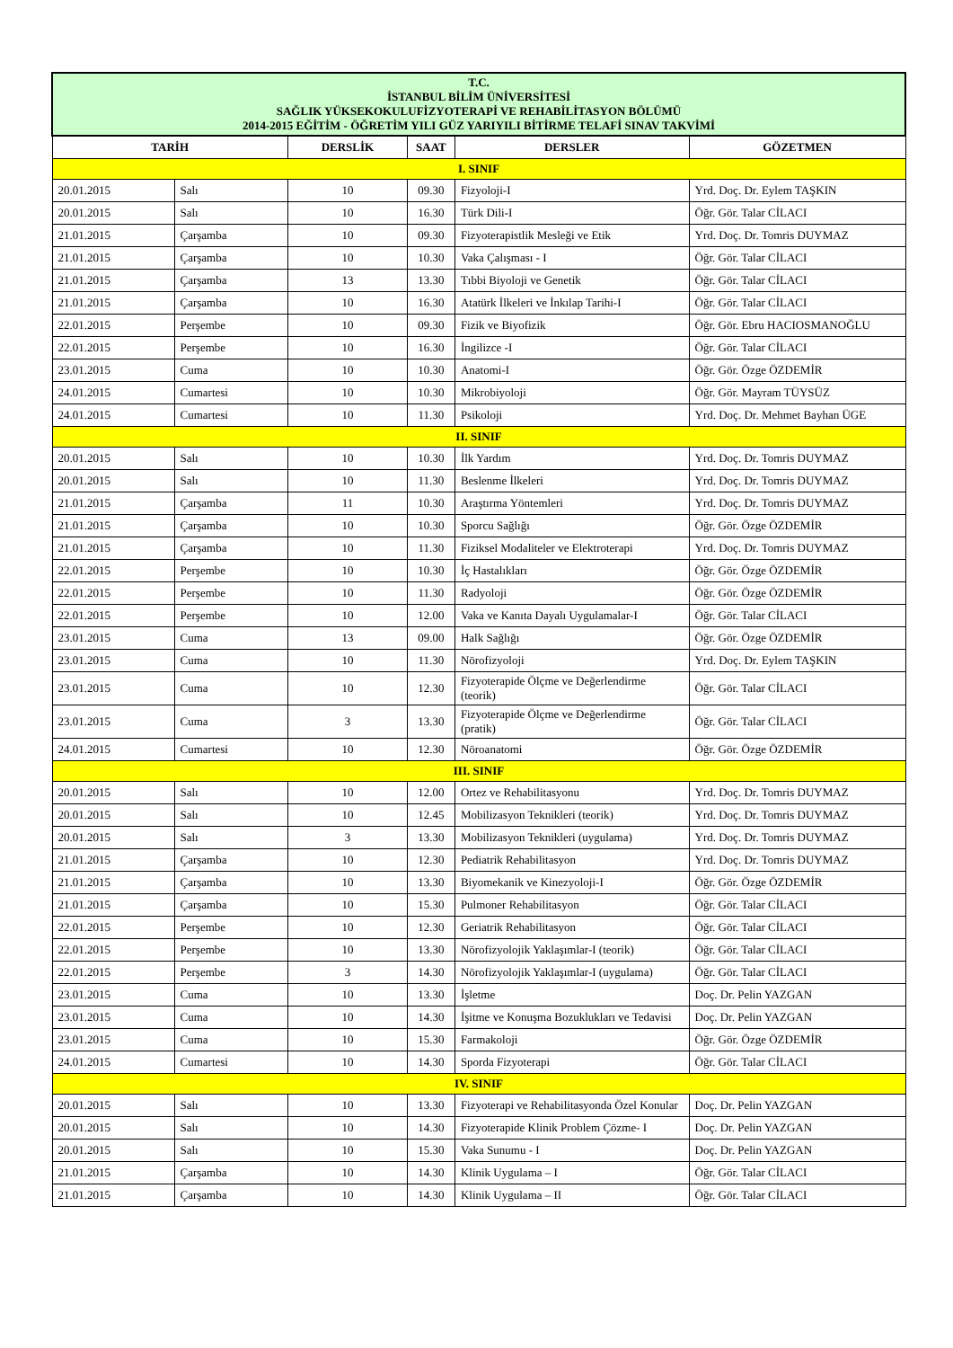| T.C. İSTANBUL BİLİM ÜNİVERSİTESİ SAĞLIK YÜKSEKOKULUFİZYOTERAPİ VE REHABİLİTASYON BÖLÜMÜ 2014-2015 EĞİTİM - ÖĞRETİM YILI GÜZ YARIYILI BİTİRME TELAFİ SINAV TAKVİMİ | | | | | |
| TARİH | | DERSLİK | SAAT | DERSLER | GÖZETMEN |
| I. SINIF | | | | | |
| 20.01.2015 | Salı | 10 | 09.30 | Fizyoloji-I | Yrd. Doç. Dr. Eylem TAŞKIN |
| 20.01.2015 | Salı | 10 | 16.30 | Türk Dili-I | Öğr. Gör. Talar CİLACI |
| 21.01.2015 | Çarşamba | 10 | 09.30 | Fizyoterapistlik Mesleği ve Etik | Yrd. Doç. Dr. Tomris DUYMAZ |
| 21.01.2015 | Çarşamba | 10 | 10.30 | Vaka Çalışması - I | Öğr. Gör. Talar CİLACI |
| 21.01.2015 | Çarşamba | 13 | 13.30 | Tıbbi Biyoloji ve Genetik | Öğr. Gör. Talar CİLACI |
| 21.01.2015 | Çarşamba | 10 | 16.30 | Atatürk İlkeleri ve İnkılap Tarihi-I | Öğr. Gör. Talar CİLACI |
| 22.01.2015 | Perşembe | 10 | 09.30 | Fizik ve Biyofizik | Öğr. Gör. Ebru HACIOSMANOĞLU |
| 22.01.2015 | Perşembe | 10 | 16.30 | İngilizce -I | Öğr. Gör. Talar CİLACI |
| 23.01.2015 | Cuma | 10 | 10.30 | Anatomi-I | Öğr. Gör. Özge ÖZDEMİR |
| 24.01.2015 | Cumartesi | 10 | 10.30 | Mikrobiyoloji | Öğr. Gör. Mayram TÜYSÜZ |
| 24.01.2015 | Cumartesi | 10 | 11.30 | Psikoloji | Yrd. Doç. Dr. Mehmet Bayhan ÜGE |
| II. SINIF | | | | | |
| 20.01.2015 | Salı | 10 | 10.30 | İlk Yardım | Yrd. Doç. Dr. Tomris DUYMAZ |
| 20.01.2015 | Salı | 10 | 11.30 | Beslenme İlkeleri | Yrd. Doç. Dr. Tomris DUYMAZ |
| 21.01.2015 | Çarşamba | 11 | 10.30 | Araştırma Yöntemleri | Yrd. Doç. Dr. Tomris DUYMAZ |
| 21.01.2015 | Çarşamba | 10 | 10.30 | Sporcu Sağlığı | Öğr. Gör. Özge ÖZDEMİR |
| 21.01.2015 | Çarşamba | 10 | 11.30 | Fiziksel Modaliteler ve Elektroterapi | Yrd. Doç. Dr. Tomris DUYMAZ |
| 22.01.2015 | Perşembe | 10 | 10.30 | İç Hastalıkları | Öğr. Gör. Özge ÖZDEMİR |
| 22.01.2015 | Perşembe | 10 | 11.30 | Radyoloji | Öğr. Gör. Özge ÖZDEMİR |
| 22.01.2015 | Perşembe | 10 | 12.00 | Vaka ve Kanıta Dayalı Uygulamalar-I | Öğr. Gör. Talar CİLACI |
| 23.01.2015 | Cuma | 13 | 09.00 | Halk Sağlığı | Öğr. Gör. Özge ÖZDEMİR |
| 23.01.2015 | Cuma | 10 | 11.30 | Nörofizyoloji | Yrd. Doç. Dr. Eylem TAŞKIN |
| 23.01.2015 | Cuma | 10 | 12.30 | Fizyoterapide Ölçme ve Değerlendirme (teorik) | Öğr. Gör. Talar CİLACI |
| 23.01.2015 | Cuma | 3 | 13.30 | Fizyoterapide Ölçme ve Değerlendirme (pratik) | Öğr. Gör. Talar CİLACI |
| 24.01.2015 | Cumartesi | 10 | 12.30 | Nöroanatomi | Öğr. Gör. Özge ÖZDEMİR |
| III. SINIF | | | | | |
| 20.01.2015 | Salı | 10 | 12.00 | Ortez ve Rehabilitasyonu | Yrd. Doç. Dr. Tomris DUYMAZ |
| 20.01.2015 | Salı | 10 | 12.45 | Mobilizasyon Teknikleri (teorik) | Yrd. Doç. Dr. Tomris DUYMAZ |
| 20.01.2015 | Salı | 3 | 13.30 | Mobilizasyon Teknikleri (uygulama) | Yrd. Doç. Dr. Tomris DUYMAZ |
| 21.01.2015 | Çarşamba | 10 | 12.30 | Pediatrik Rehabilitasyon | Yrd. Doç. Dr. Tomris DUYMAZ |
| 21.01.2015 | Çarşamba | 10 | 13.30 | Biyomekanik ve Kinezyoloji-I | Öğr. Gör. Özge ÖZDEMİR |
| 21.01.2015 | Çarşamba | 10 | 15.30 | Pulmoner Rehabilitasyon | Öğr. Gör. Talar CİLACI |
| 22.01.2015 | Perşembe | 10 | 12.30 | Geriatrik Rehabilitasyon | Öğr. Gör. Talar CİLACI |
| 22.01.2015 | Perşembe | 10 | 13.30 | Nörofizyolojik Yaklaşımlar-I (teorik) | Öğr. Gör. Talar CİLACI |
| 22.01.2015 | Perşembe | 3 | 14.30 | Nörofizyolojik Yaklaşımlar-I (uygulama) | Öğr. Gör. Talar CİLACI |
| 23.01.2015 | Cuma | 10 | 13.30 | İşletme | Doç. Dr. Pelin YAZGAN |
| 23.01.2015 | Cuma | 10 | 14.30 | İşitme ve Konuşma Bozuklukları ve Tedavisi | Doç. Dr. Pelin YAZGAN |
| 23.01.2015 | Cuma | 10 | 15.30 | Farmakoloji | Öğr. Gör. Özge ÖZDEMİR |
| 24.01.2015 | Cumartesi | 10 | 14.30 | Sporda Fizyoterapi | Öğr. Gör. Talar CİLACI |
| IV. SINIF | | | | | |
| 20.01.2015 | Salı | 10 | 13.30 | Fizyoterapi ve Rehabilitasyonda Özel Konular | Doç. Dr. Pelin YAZGAN |
| 20.01.2015 | Salı | 10 | 14.30 | Fizyoterapide Klinik Problem Çözme- I | Doç. Dr. Pelin YAZGAN |
| 20.01.2015 | Salı | 10 | 15.30 | Vaka Sunumu - I | Doç. Dr. Pelin YAZGAN |
| 21.01.2015 | Çarşamba | 10 | 14.30 | Klinik Uygulama – I | Öğr. Gör. Talar CİLACI |
| 21.01.2015 | Çarşamba | 10 | 14.30 | Klinik Uygulama – II | Öğr. Gör. Talar CİLACI |